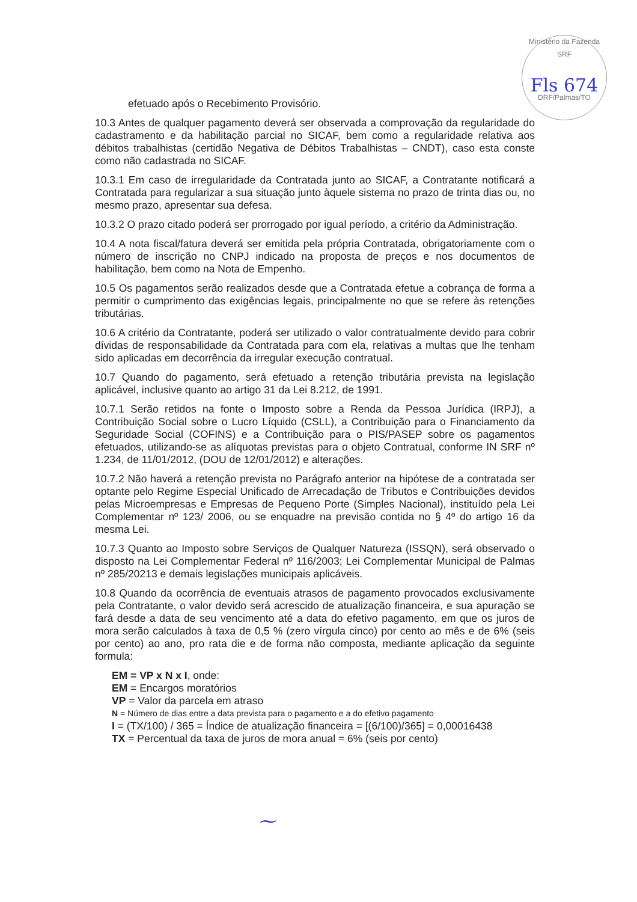Ministério da Fazenda SRF
Fls 674
DRF/Palmas/TO
efetuado após o Recebimento Provisório.
10.3 Antes de qualquer pagamento deverá ser observada a comprovação da regularidade do cadastramento e da habilitação parcial no SICAF, bem como a regularidade relativa aos débitos trabalhistas (certidão Negativa de Débitos Trabalhistas – CNDT), caso esta conste como não cadastrada no SICAF.
10.3.1 Em caso de irregularidade da Contratada junto ao SICAF, a Contratante notificará a Contratada para regularizar a sua situação junto àquele sistema no prazo de trinta dias ou, no mesmo prazo, apresentar sua defesa.
10.3.2 O prazo citado poderá ser prorrogado por igual período, a critério da Administração.
10.4 A nota fiscal/fatura deverá ser emitida pela própria Contratada, obrigatoriamente com o número de inscrição no CNPJ indicado na proposta de preços e nos documentos de habilitação, bem como na Nota de Empenho.
10.5 Os pagamentos serão realizados desde que a Contratada efetue a cobrança de forma a permitir o cumprimento das exigências legais, principalmente no que se refere às retenções tributárias.
10.6 A critério da Contratante, poderá ser utilizado o valor contratualmente devido para cobrir dívidas de responsabilidade da Contratada para com ela, relativas a multas que lhe tenham sido aplicadas em decorrência da irregular execução contratual.
10.7 Quando do pagamento, será efetuado a retenção tributária prevista na legislação aplicável, inclusive quanto ao artigo 31 da Lei 8.212, de 1991.
10.7.1 Serão retidos na fonte o Imposto sobre a Renda da Pessoa Jurídica (IRPJ), a Contribuição Social sobre o Lucro Líquido (CSLL), a Contribuição para o Financiamento da Seguridade Social (COFINS) e a Contribuição para o PIS/PASEP sobre os pagamentos efetuados, utilizando-se as alíquotas previstas para o objeto Contratual, conforme IN SRF nº 1.234, de 11/01/2012, (DOU de 12/01/2012) e alterações.
10.7.2 Não haverá a retenção prevista no Parágrafo anterior na hipótese de a contratada ser optante pelo Regime Especial Unificado de Arrecadação de Tributos e Contribuições devidos pelas Microempresas e Empresas de Pequeno Porte (Simples Nacional), instituído pela Lei Complementar nº 123/ 2006, ou se enquadre na previsão contida no § 4º do artigo 16 da mesma Lei.
10.7.3 Quanto ao Imposto sobre Serviços de Qualquer Natureza (ISSQN), será observado o disposto na Lei Complementar Federal nº 116/2003; Lei Complementar Municipal de Palmas nº 285/20213 e demais legislações municipais aplicáveis.
10.8 Quando da ocorrência de eventuais atrasos de pagamento provocados exclusivamente pela Contratante, o valor devido será acrescido de atualização financeira, e sua apuração se fará desde a data de seu vencimento até a data do efetivo pagamento, em que os juros de mora serão calculados à taxa de 0,5 % (zero vírgula cinco) por cento ao mês e de 6% (seis por cento) ao ano, pro rata die e de forma não composta, mediante aplicação da seguinte formula:
EM = VP x N x I, onde:
EM = Encargos moratórios
VP = Valor da parcela em atraso
N = Número de dias entre a data prevista para o pagamento e a do efetivo pagamento
I = (TX/100) / 365 = Índice de atualização financeira = [(6/100)/365] = 0,00016438
TX = Percentual da taxa de juros de mora anual = 6% (seis por cento)
⁓